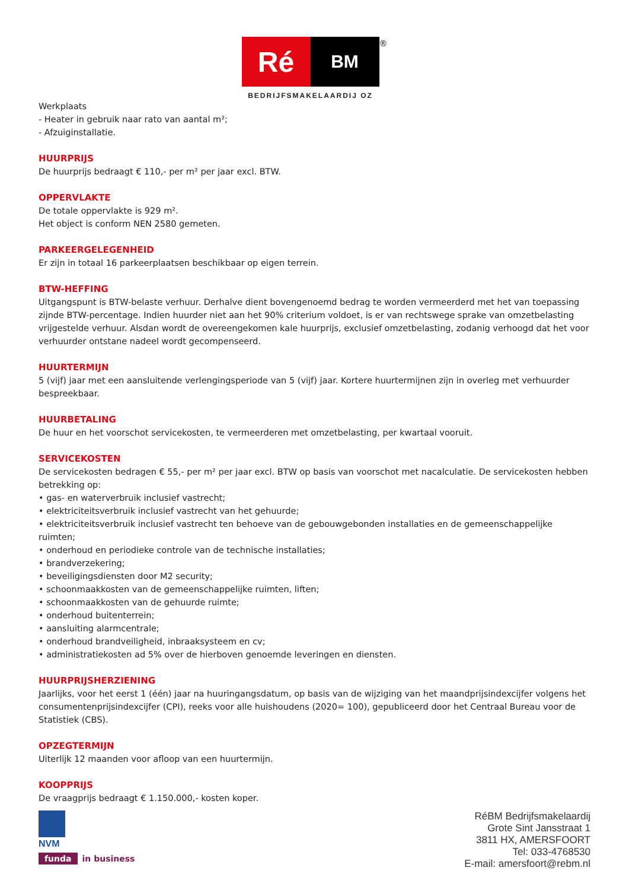Ré
BM
BEDRIJFSMAKELAARDIJ OZ
®
Werkplaats
- Heater in gebruik naar rato van aantal m²;
- Afzuiginstallatie.
HUURPRIJS
De huurprijs bedraagt € 110,- per m² per jaar excl. BTW.
OPPERVLAKTE
De totale oppervlakte is 929 m².
Het object is conform NEN 2580 gemeten.
PARKEERGELEGENHEID
Er zijn in totaal 16 parkeerplaatsen beschikbaar op eigen terrein.
BTW-HEFFING
Uitgangspunt is BTW-belaste verhuur. Derhalve dient bovengenoemd bedrag te worden vermeerderd met het van toepassing zijnde BTW-percentage. Indien huurder niet aan het 90% criterium voldoet, is er van rechtswege sprake van omzetbelasting vrijgestelde verhuur. Alsdan wordt de overeengekomen kale huurprijs, exclusief omzetbelasting, zodanig verhoogd dat het voor verhuurder ontstane nadeel wordt gecompenseerd.
HUURTERMIJN
5 (vijf) jaar met een aansluitende verlengingsperiode van 5 (vijf) jaar. Kortere huurtermijnen zijn in overleg met verhuurder bespreekbaar.
HUURBETALING
De huur en het voorschot servicekosten, te vermeerderen met omzetbelasting, per kwartaal vooruit.
SERVICEKOSTEN
De servicekosten bedragen € 55,- per m² per jaar excl. BTW op basis van voorschot met nacalculatie. De servicekosten hebben betrekking op:
• gas- en waterverbruik inclusief vastrecht;
• elektriciteitsverbruik inclusief vastrecht van het gehuurde;
• elektriciteitsverbruik inclusief vastrecht ten behoeve van de gebouwgebonden installaties en de gemeenschappelijke ruimten;
• onderhoud en periodieke controle van de technische installaties;
• brandverzekering;
• beveiligingsdiensten door M2 security;
• schoonmaakkosten van de gemeenschappelijke ruimten, liften;
• schoonmaakkosten van de gehuurde ruimte;
• onderhoud buitenterrein;
• aansluiting alarmcentrale;
• onderhoud brandveiligheid, inbraaksysteem en cv;
• administratiekosten ad 5% over de hierboven genoemde leveringen en diensten.
HUURPRIJSHERZIENING
Jaarlijks, voor het eerst 1 (één) jaar na huuringangsdatum, op basis van de wijziging van het maandprijsindexcijfer volgens het consumentenprijsindexcijfer (CPI), reeks voor alle huishoudens (2020= 100), gepubliceerd door het Centraal Bureau voor de Statistiek (CBS).
OPZEGTERMIJN
Uiterlijk 12 maanden voor afloop van een huurtermijn.
KOOPPRIJS
De vraagprijs bedraagt € 1.150.000,- kosten koper.
NVM
funda in business
RéBM Bedrijfsmakelaardij
Grote Sint Jansstraat 1
3811 HX, AMERSFOORT
Tel: 033-4768530
E-mail: amersfoort@rebm.nl